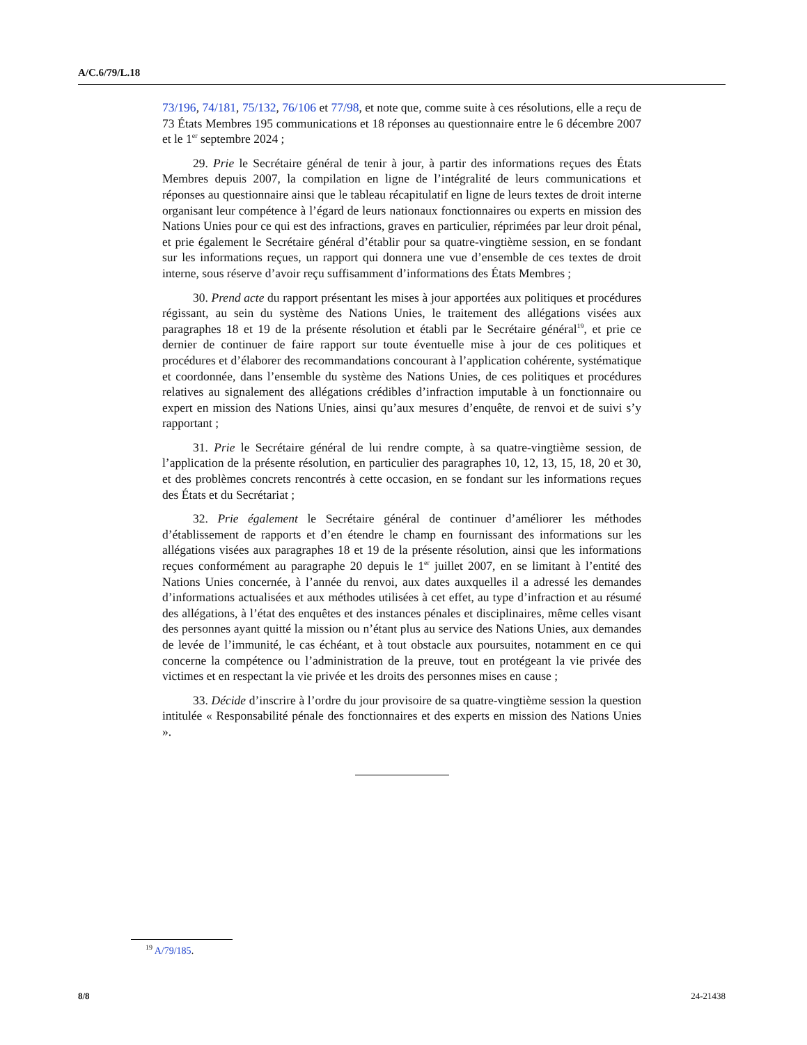A/C.6/79/L.18
73/196, 74/181, 75/132, 76/106 et 77/98, et note que, comme suite à ces résolutions, elle a reçu de 73 États Membres 195 communications et 18 réponses au questionnaire entre le 6 décembre 2007 et le 1<sup>er</sup> septembre 2024 ;
29. Prie le Secrétaire général de tenir à jour, à partir des informations reçues des États Membres depuis 2007, la compilation en ligne de l’intégralité de leurs communications et réponses au questionnaire ainsi que le tableau récapitulatif en ligne de leurs textes de droit interne organisant leur compétence à l’égard de leurs nationaux fonctionnaires ou experts en mission des Nations Unies pour ce qui est des infractions, graves en particulier, réprimées par leur droit pénal, et prie également le Secrétaire général d’établir pour sa quatre-vingtième session, en se fondant sur les informations reçues, un rapport qui donnera une vue d’ensemble de ces textes de droit interne, sous réserve d’avoir reçu suffisamment d’informations des États Membres ;
30. Prend acte du rapport présentant les mises à jour apportées aux politiques et procédures régissant, au sein du système des Nations Unies, le traitement des allégations visées aux paragraphes 18 et 19 de la présente résolution et établi par le Secrétaire général<sup>19</sup>, et prie ce dernier de continuer de faire rapport sur toute éventuelle mise à jour de ces politiques et procédures et d’élaborer des recommandations concourant à l’application cohérente, systématique et coordonnée, dans l’ensemble du système des Nations Unies, de ces politiques et procédures relatives au signalement des allégations crédibles d’infraction imputable à un fonctionnaire ou expert en mission des Nations Unies, ainsi qu’aux mesures d’enquête, de renvoi et de suivi s’y rapportant ;
31. Prie le Secrétaire général de lui rendre compte, à sa quatre-vingtième session, de l’application de la présente résolution, en particulier des paragraphes 10, 12, 13, 15, 18, 20 et 30, et des problèmes concrets rencontrés à cette occasion, en se fondant sur les informations reçues des États et du Secrétariat ;
32. Prie également le Secrétaire général de continuer d’améliorer les méthodes d’établissement de rapports et d’en étendre le champ en fournissant des informations sur les allégations visées aux paragraphes 18 et 19 de la présente résolution, ainsi que les informations reçues conformément au paragraphe 20 depuis le 1<sup>er</sup> juillet 2007, en se limitant à l’entité des Nations Unies concernée, à l’année du renvoi, aux dates auxquelles il a adressé les demandes d’informations actualisées et aux méthodes utilisées à cet effet, au type d’infraction et au résumé des allégations, à l’état des enquêtes et des instances pénales et disciplinaires, même celles visant des personnes ayant quitté la mission ou n’étant plus au service des Nations Unies, aux demandes de levée de l’immunité, le cas échéant, et à tout obstacle aux poursuites, notamment en ce qui concerne la compétence ou l’administration de la preuve, tout en protégeant la vie privée des victimes et en respectant la vie privée et les droits des personnes mises en cause ;
33. Décide d’inscrire à l’ordre du jour provisoire de sa quatre-vingtième session la question intitulée « Responsabilité pénale des fonctionnaires et des experts en mission des Nations Unies ».
<sup>19</sup> A/79/185.
8/8 24-21438